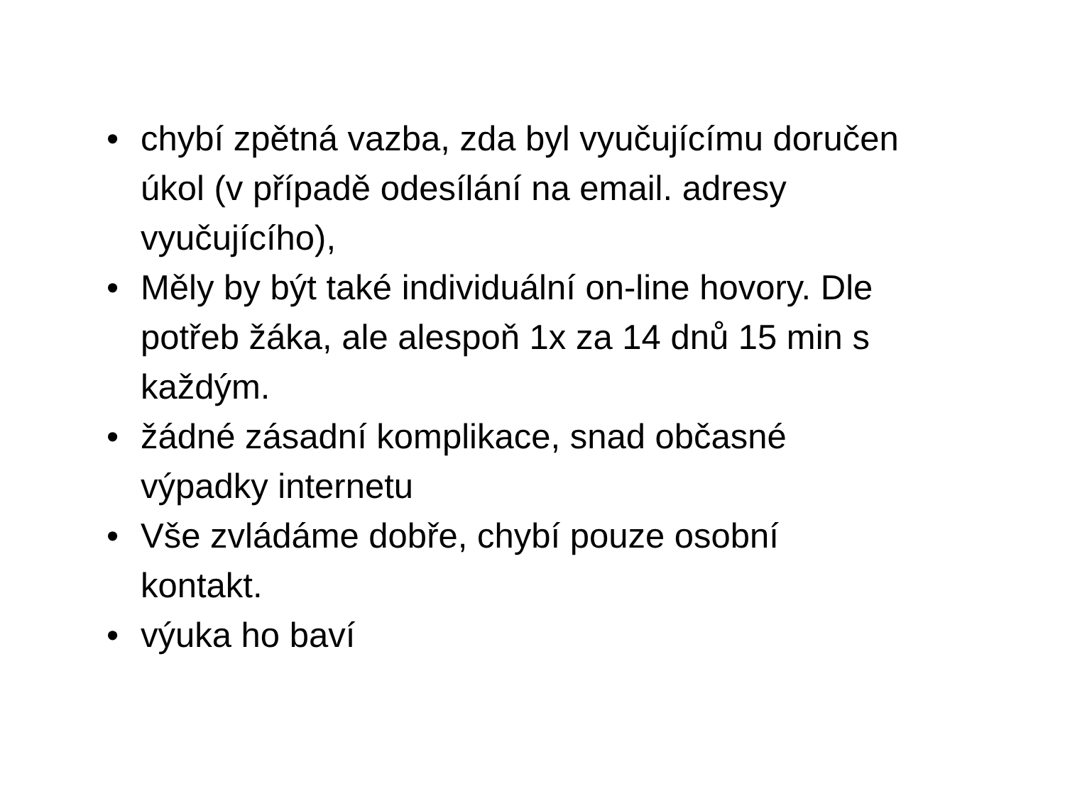• chybí zpětná vazba, zda byl vyučujícímu doručen úkol (v případě odesílání na email. adresy vyučujícího),
• Měly by být také individuální on-line hovory. Dle potřeb žáka, ale alespoň 1x za 14 dnů 15 min s každým.
• žádné zásadní komplikace, snad občasné výpadky internetu
• Vše zvládáme dobře, chybí pouze osobní kontakt.
• výuka ho baví